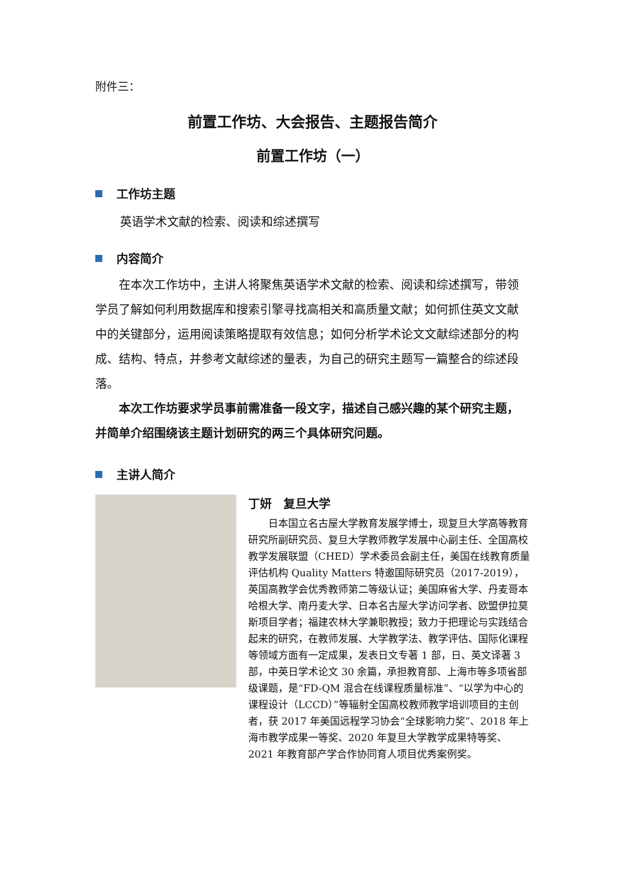附件三：
前置工作坊、大会报告、主题报告简介
前置工作坊（一）
工作坊主题
英语学术文献的检索、阅读和综述撰写
内容简介
在本次工作坊中，主讲人将聚焦英语学术文献的检索、阅读和综述撰写，带领学员了解如何利用数据库和搜索引擎寻找高相关和高质量文献；如何抓住英文文献中的关键部分，运用阅读策略提取有效信息；如何分析学术论文文献综述部分的构成、结构、特点，并参考文献综述的量表，为自己的研究主题写一篇整合的综述段落。
本次工作坊要求学员事前需准备一段文字，描述自己感兴趣的某个研究主题，并简单介绍围绕该主题计划研究的两三个具体研究问题。
主讲人简介
丁妍　复旦大学
日本国立名古屋大学教育发展学博士，现复旦大学高等教育研究所副研究员、复旦大学教师教学发展中心副主任、全国高校教学发展联盟（CHED）学术委员会副主任，美国在线教育质量评估机构 Quality Matters 特邀国际研究员（2017-2019），英国高教学会优秀教师第二等级认证；美国麻省大学、丹麦哥本哈根大学、南丹麦大学、日本名古屋大学访问学者、欧盟伊拉莫斯项目学者；福建农林大学兼职教授；致力于把理论与实践结合起来的研究，在教师发展、大学教学法、教学评估、国际化课程等领域方面有一定成果，发表日文专著 1 部，日、英文译著 3 部，中英日学术论文 30 余篇，承担教育部、上海市等多项省部级课题，是“FD-QM 混合在线课程质量标准”、“以学为中心的课程设计（LCCD）”等辐射全国高校教师教学培训项目的主创者，获 2017 年美国远程学习协会“全球影响力奖”、2018 年上海市教学成果一等奖、2020 年复旦大学教学成果特等奖、2021 年教育部产学合作协同育人项目优秀案例奖。